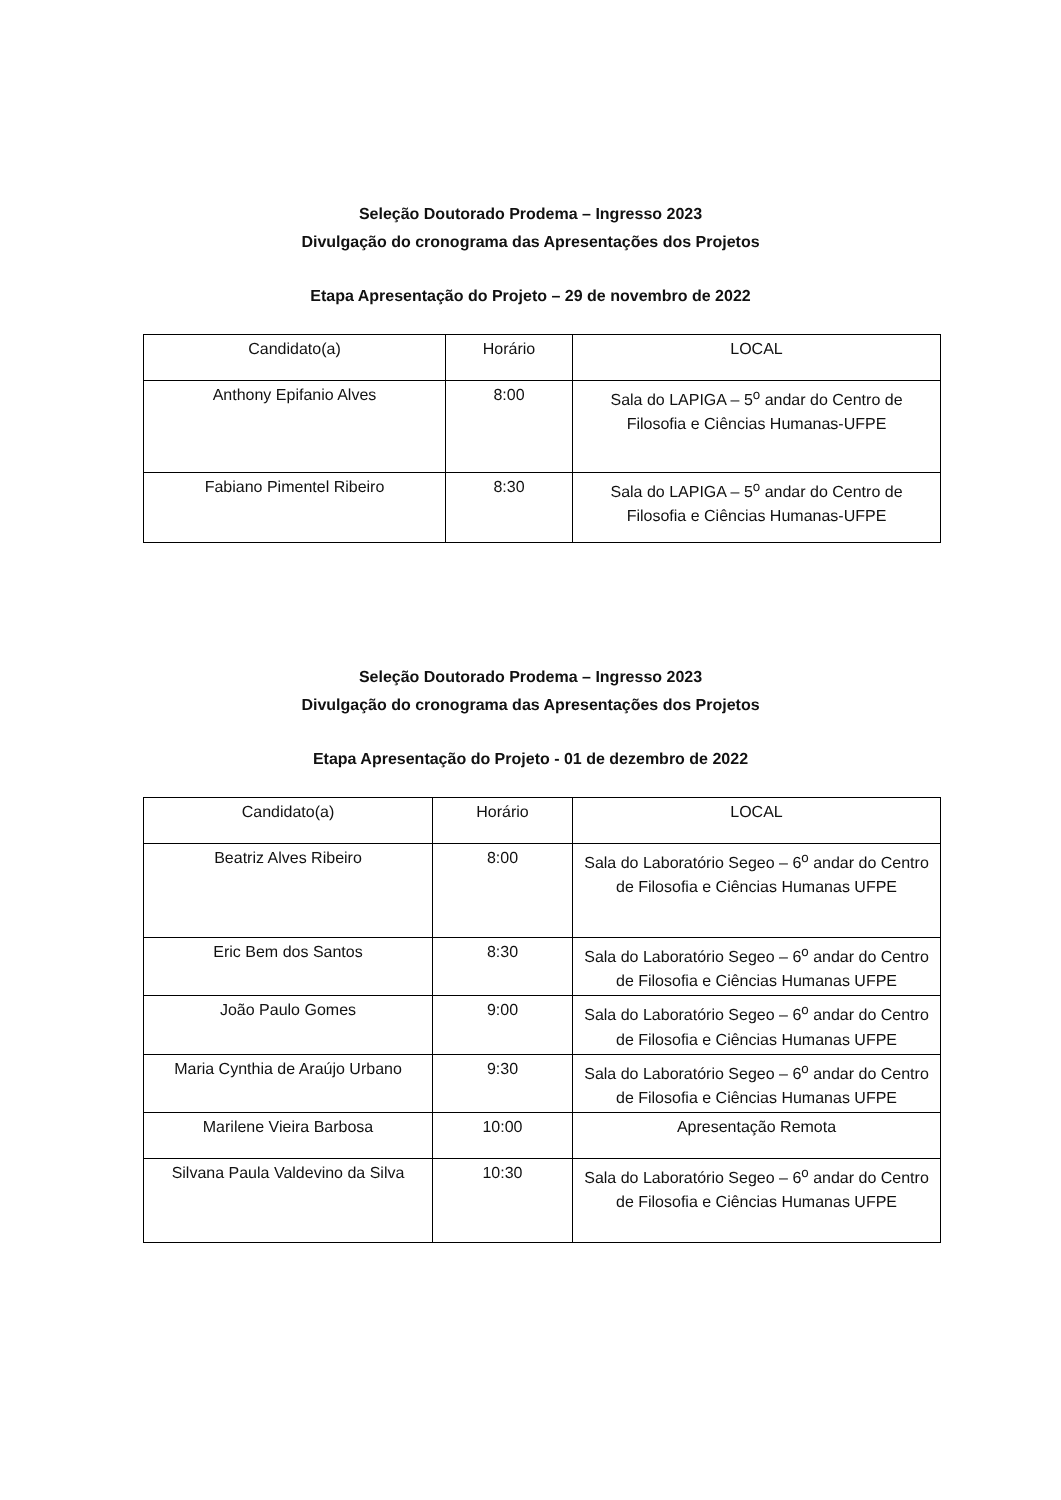Seleção Doutorado Prodema – Ingresso 2023
Divulgação do cronograma das Apresentações dos Projetos
Etapa Apresentação do Projeto – 29 de novembro de 2022
| Candidato(a) | Horário | LOCAL |
| Anthony Epifanio Alves | 8:00 | Sala do LAPIGA – 5<sup>o</sup> andar do Centro de Filosofia e Ciências Humanas-UFPE |
| Fabiano Pimentel Ribeiro | 8:30 | Sala do LAPIGA – 5<sup>o</sup> andar do Centro de Filosofia e Ciências Humanas-UFPE |
Seleção Doutorado Prodema – Ingresso 2023
Divulgação do cronograma das Apresentações dos Projetos
Etapa Apresentação do Projeto - 01 de dezembro de 2022
| Candidato(a) | Horário | LOCAL |
| Beatriz Alves Ribeiro | 8:00 | Sala do Laboratório Segeo – 6<sup>o</sup> andar do Centro de Filosofia e Ciências Humanas UFPE |
| Eric Bem dos Santos | 8:30 | Sala do Laboratório Segeo – 6<sup>o</sup> andar do Centro de Filosofia e Ciências Humanas UFPE |
| João Paulo Gomes | 9:00 | Sala do Laboratório Segeo – 6<sup>o</sup> andar do Centro de Filosofia e Ciências Humanas UFPE |
| Maria Cynthia de Araújo Urbano | 9:30 | Sala do Laboratório Segeo – 6<sup>o</sup> andar do Centro de Filosofia e Ciências Humanas UFPE |
| Marilene Vieira Barbosa | 10:00 | Apresentação Remota |
| Silvana Paula Valdevino da Silva | 10:30 | Sala do Laboratório Segeo – 6<sup>o</sup> andar do Centro de Filosofia e Ciências Humanas UFPE |